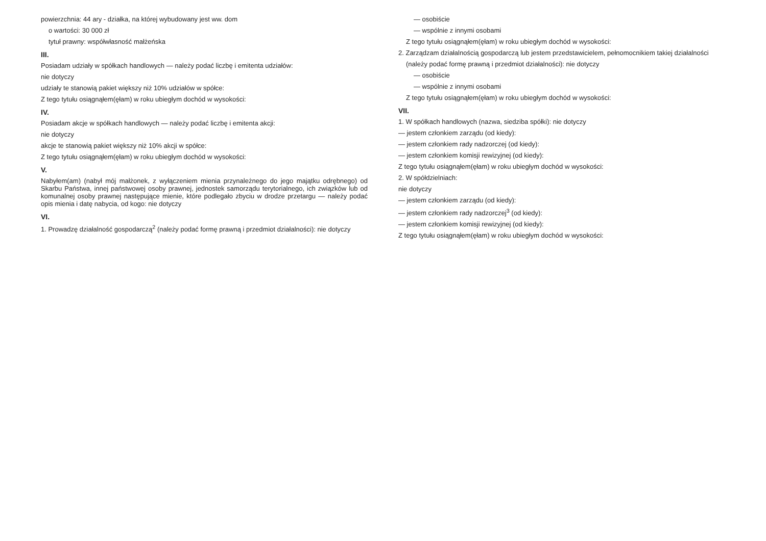powierzchnia: 44 ary - działka, na której wybudowany jest ww. dom
o wartości: 30 000 zł
tytuł prawny: współwłasność małżeńska
III.
Posiadam udziały w spółkach handlowych — należy podać liczbę i emitenta udziałów:
nie dotyczy
udziały te stanowią pakiet większy niż 10% udziałów w spółce:
Z tego tytułu osiągnąłem(ęłam) w roku ubiegłym dochód w wysokości:
IV.
Posiadam akcje w spółkach handlowych — należy podać liczbę i emitenta akcji:
nie dotyczy
akcje te stanowią pakiet większy niż 10% akcji w spółce:
Z tego tytułu osiągnąłem(ęłam) w roku ubiegłym dochód w wysokości:
V.
Nabyłem(am) (nabył mój małżonek, z wyłączeniem mienia przynależnego do jego majątku odrębnego) od Skarbu Państwa, innej państwowej osoby prawnej, jednostek samorządu terytorialnego, ich związków lub od komunalnej osoby prawnej następujące mienie, które podlegało zbyciu w drodze przetargu — należy podać opis mienia i datę nabycia, od kogo: nie dotyczy
VI.
1. Prowadzę działalność gospodarczą<sup>2</sup> (należy podać formę prawną i przedmiot działalności): nie dotyczy
— osobiście
— wspólnie z innymi osobami
Z tego tytułu osiągnąłem(ęłam) w roku ubiegłym dochód w wysokości:
2. Zarządzam działalnością gospodarczą lub jestem przedstawicielem, pełnomocnikiem takiej działalności
(należy podać formę prawną i przedmiot działalności): nie dotyczy
— osobiście
— wspólnie z innymi osobami
Z tego tytułu osiągnąłem(ęłam) w roku ubiegłym dochód w wysokości:
VII.
1. W spółkach handlowych (nazwa, siedziba spółki): nie dotyczy
— jestem członkiem zarządu (od kiedy):
— jestem członkiem rady nadzorczej (od kiedy):
— jestem członkiem komisji rewizyjnej (od kiedy):
Z tego tytułu osiągnąłem(ęłam) w roku ubiegłym dochód w wysokości:
2. W spółdzielniach:
nie dotyczy
— jestem członkiem zarządu (od kiedy):
— jestem członkiem rady nadzorczej<sup>3</sup> (od kiedy):
— jestem członkiem komisji rewizyjnej (od kiedy):
Z tego tytułu osiągnąłem(ęłam) w roku ubiegłym dochód w wysokości: